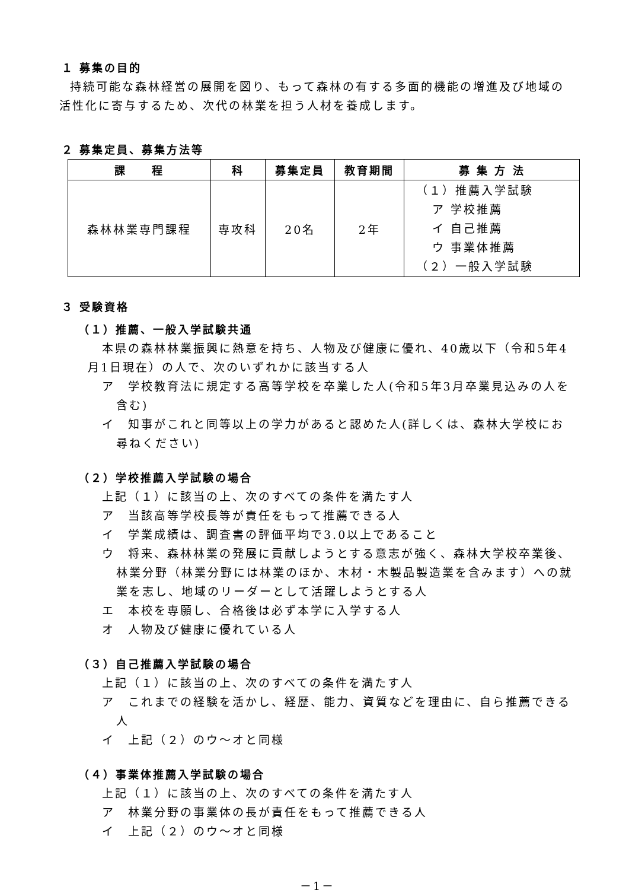１ 募集の目的
持続可能な森林経営の展開を図り、もって森林の有する多面的機能の増進及び地域の活性化に寄与するため、次代の林業を担う人材を養成します。
２ 募集定員、募集方法等
| 課 程 | 科 | 募集定員 | 教育期間 | 募 集 方 法 |
| --- | --- | --- | --- | --- |
| 森林林業専門課程 | 専攻科 | 20名 | 2年 | （１）推薦入学試験 ア 学校推薦 イ 自己推薦 ウ 事業体推薦 （２）一般入学試験 |
３ 受験資格
（１）推薦、一般入学試験共通
本県の森林林業振興に熱意を持ち、人物及び健康に優れ、40歳以下（令和5年4月1日現在）の人で、次のいずれかに該当する人
ア　学校教育法に規定する高等学校を卒業した人(令和5年3月卒業見込みの人を含む)
イ　知事がこれと同等以上の学力があると認めた人(詳しくは、森林大学校にお尋ねください)
（２）学校推薦入学試験の場合
上記（１）に該当の上、次のすべての条件を満たす人
ア　当該高等学校長等が責任をもって推薦できる人
イ　学業成績は、調査書の評価平均で3.0以上であること
ウ　将来、森林林業の発展に貢献しようとする意志が強く、森林大学校卒業後、林業分野（林業分野には林業のほか、木材・木製品製造業を含みます）への就業を志し、地域のリーダーとして活躍しようとする人
エ　本校を専願し、合格後は必ず本学に入学する人
オ　人物及び健康に優れている人
（３）自己推薦入学試験の場合
上記（１）に該当の上、次のすべての条件を満たす人
ア　これまでの経験を活かし、経歴、能力、資質などを理由に、自ら推薦できる人
イ　上記（２）のウ～オと同様
（４）事業体推薦入学試験の場合
上記（１）に該当の上、次のすべての条件を満たす人
ア　林業分野の事業体の長が責任をもって推薦できる人
イ　上記（２）のウ～オと同様
－1－